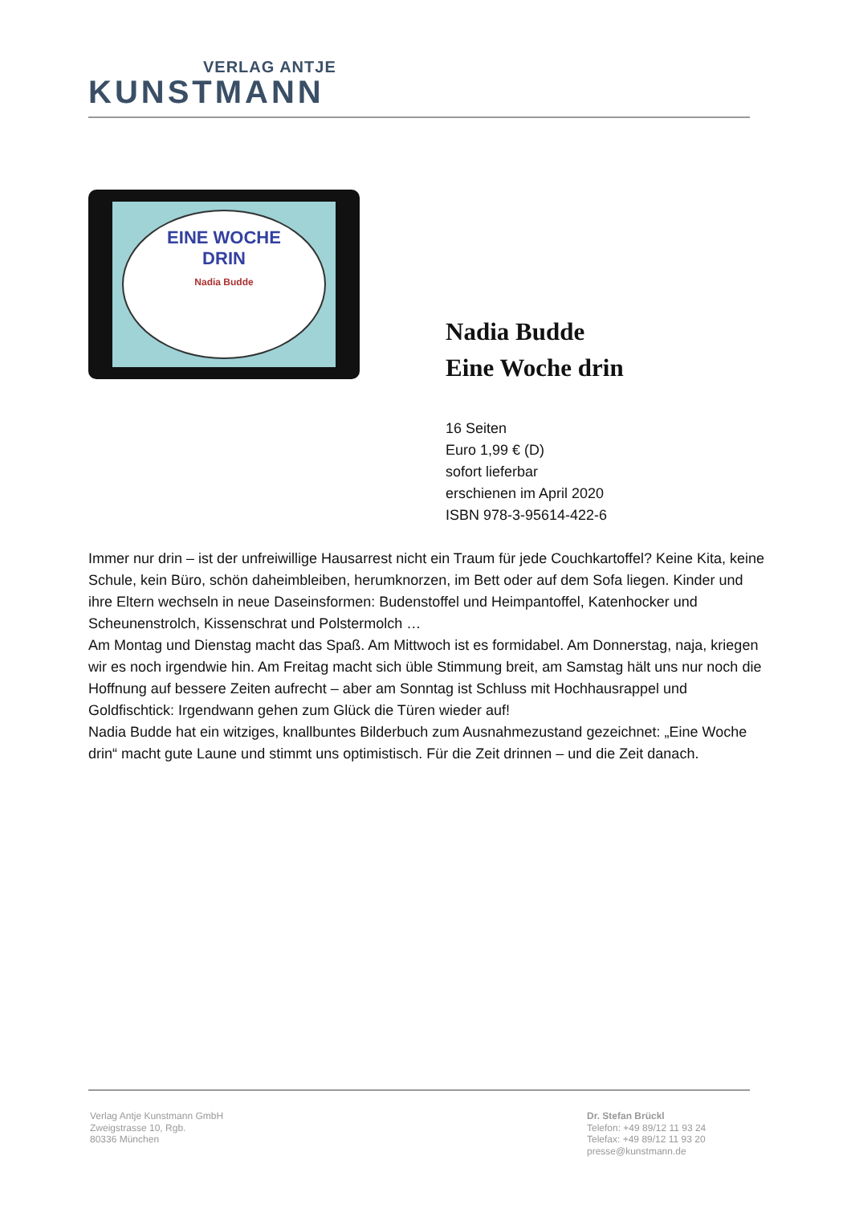VERLAG ANTJE
KUNSTMANN
EINE WOCHE
DRIN
Nadia Budde
Nadia Budde
Eine Woche drin
16 Seiten
Euro 1,99 € (D)
sofort lieferbar
erschienen im April 2020
ISBN 978-3-95614-422-6
Immer nur drin – ist der unfreiwillige Hausarrest nicht ein Traum für jede Couchkartoffel? Keine Kita, keine Schule, kein Büro, schön daheimbleiben, herumknorzen, im Bett oder auf dem Sofa liegen. Kinder und ihre Eltern wechseln in neue Daseinsformen: Budenstoffel und Heimpantoffel, Katenhocker und Scheunenstrolch, Kissenschrat und Polstermolch …
Am Montag und Dienstag macht das Spaß. Am Mittwoch ist es formidabel. Am Donnerstag, naja, kriegen wir es noch irgendwie hin. Am Freitag macht sich üble Stimmung breit, am Samstag hält uns nur noch die Hoffnung auf bessere Zeiten aufrecht – aber am Sonntag ist Schluss mit Hochhausrappel und Goldfischtick: Irgendwann gehen zum Glück die Türen wieder auf!
Nadia Budde hat ein witziges, knallbuntes Bilderbuch zum Ausnahmezustand gezeichnet: „Eine Woche drin“ macht gute Laune und stimmt uns optimistisch. Für die Zeit drinnen – und die Zeit danach.
Verlag Antje Kunstmann GmbH
Zweigstrasse 10, Rgb.
80336 München
Dr. Stefan Brückl
Telefon: +49 89/12 11 93 24
Telefax: +49 89/12 11 93 20
presse@kunstmann.de